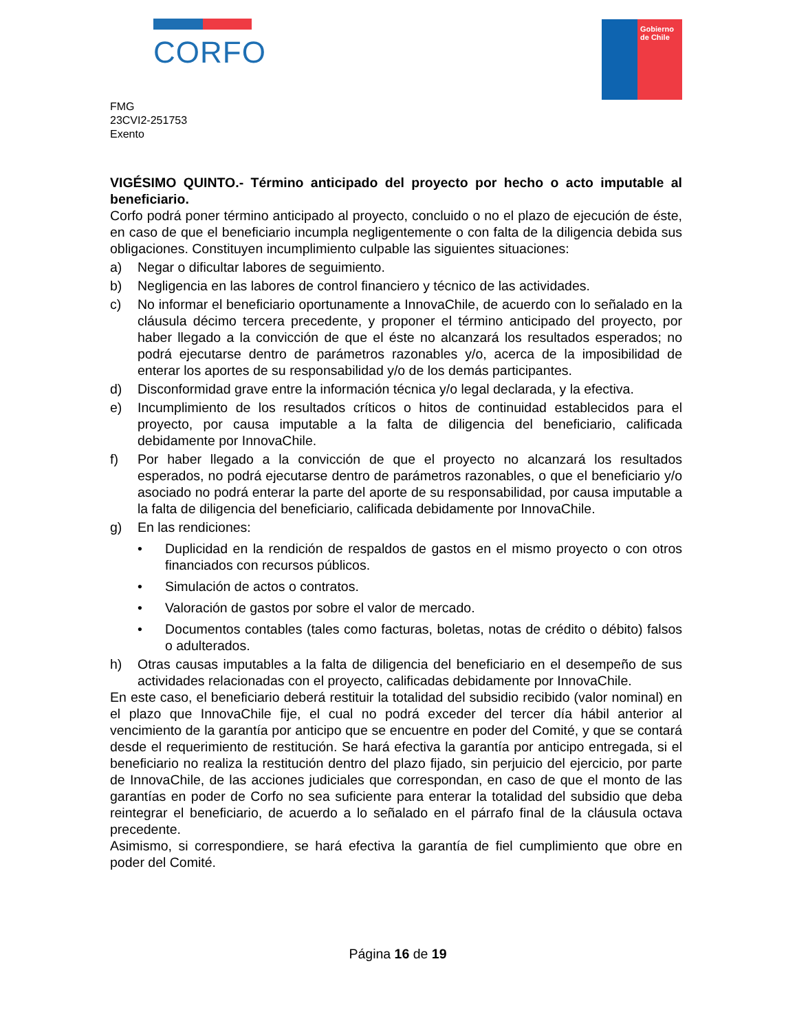CORFO
Gobierno
de Chile
FMG
23CVI2-251753
Exento
VIGÉSIMO QUINTO.- Término anticipado del proyecto por hecho o acto imputable al beneficiario.
Corfo podrá poner término anticipado al proyecto, concluido o no el plazo de ejecución de éste, en caso de que el beneficiario incumpla negligentemente o con falta de la diligencia debida sus obligaciones. Constituyen incumplimiento culpable las siguientes situaciones:
a) Negar o dificultar labores de seguimiento.
b) Negligencia en las labores de control financiero y técnico de las actividades.
c) No informar el beneficiario oportunamente a InnovaChile, de acuerdo con lo señalado en la cláusula décimo tercera precedente, y proponer el término anticipado del proyecto, por haber llegado a la convicción de que el éste no alcanzará los resultados esperados; no podrá ejecutarse dentro de parámetros razonables y/o, acerca de la imposibilidad de enterar los aportes de su responsabilidad y/o de los demás participantes.
d) Disconformidad grave entre la información técnica y/o legal declarada, y la efectiva.
e) Incumplimiento de los resultados críticos o hitos de continuidad establecidos para el proyecto, por causa imputable a la falta de diligencia del beneficiario, calificada debidamente por InnovaChile.
f) Por haber llegado a la convicción de que el proyecto no alcanzará los resultados esperados, no podrá ejecutarse dentro de parámetros razonables, o que el beneficiario y/o asociado no podrá enterar la parte del aporte de su responsabilidad, por causa imputable a la falta de diligencia del beneficiario, calificada debidamente por InnovaChile.
g) En las rendiciones:
• Duplicidad en la rendición de respaldos de gastos en el mismo proyecto o con otros financiados con recursos públicos.
• Simulación de actos o contratos.
• Valoración de gastos por sobre el valor de mercado.
• Documentos contables (tales como facturas, boletas, notas de crédito o débito) falsos o adulterados.
h) Otras causas imputables a la falta de diligencia del beneficiario en el desempeño de sus actividades relacionadas con el proyecto, calificadas debidamente por InnovaChile.
En este caso, el beneficiario deberá restituir la totalidad del subsidio recibido (valor nominal) en el plazo que InnovaChile fije, el cual no podrá exceder del tercer día hábil anterior al vencimiento de la garantía por anticipo que se encuentre en poder del Comité, y que se contará desde el requerimiento de restitución. Se hará efectiva la garantía por anticipo entregada, si el beneficiario no realiza la restitución dentro del plazo fijado, sin perjuicio del ejercicio, por parte de InnovaChile, de las acciones judiciales que correspondan, en caso de que el monto de las garantías en poder de Corfo no sea suficiente para enterar la totalidad del subsidio que deba reintegrar el beneficiario, de acuerdo a lo señalado en el párrafo final de la cláusula octava precedente.
Asimismo, si correspondiere, se hará efectiva la garantía de fiel cumplimiento que obre en poder del Comité.
Página 16 de 19